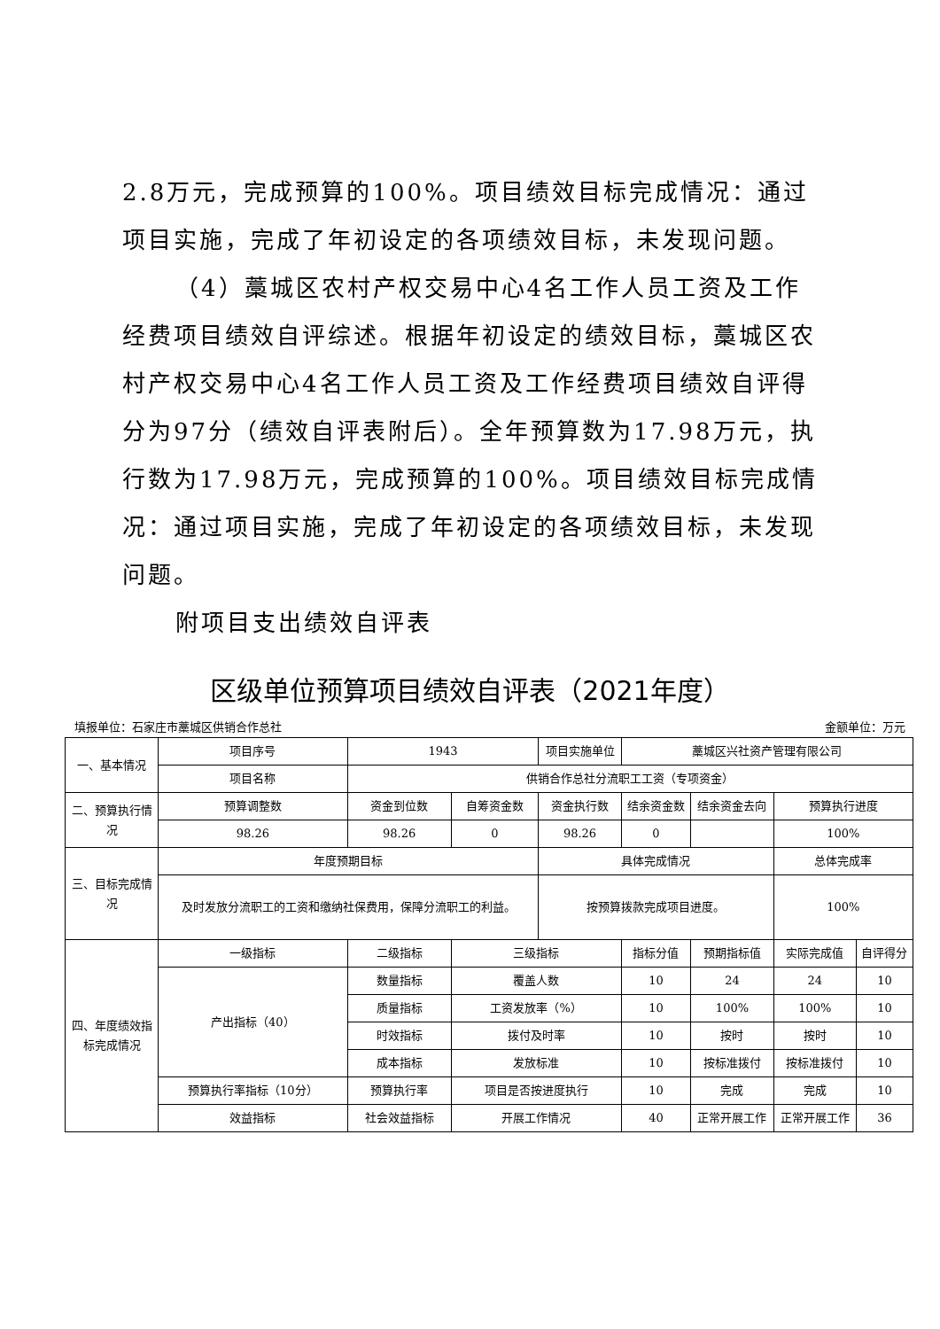2.8万元，完成预算的100%。项目绩效目标完成情况：通过项目实施，完成了年初设定的各项绩效目标，未发现问题。
（4）藁城区农村产权交易中心4名工作人员工资及工作经费项目绩效自评综述。根据年初设定的绩效目标，藁城区农村产权交易中心4名工作人员工资及工作经费项目绩效自评得分为97分（绩效自评表附后）。全年预算数为17.98万元，执行数为17.98万元，完成预算的100%。项目绩效目标完成情况：通过项目实施，完成了年初设定的各项绩效目标，未发现问题。
附项目支出绩效自评表
区级单位预算项目绩效自评表（2021年度）
填报单位：石家庄市藁城区供销合作总社 金额单位：万元
| 一、基本情况 | 项目序号 | 1943 | | 项目实施单位 | 藁城区兴社资产管理有限公司 | | | |
| | 项目名称 | 供销合作总社分流职工工资（专项资金） | | | | | | |
| 二、预算执行情况 | 预算调整数 | 资金到位数 | 自筹资金数 | 资金执行数 | 结余资金数 | 结余资金去向 | 预算执行进度 | |
| | 98.26 | 98.26 | 0 | 98.26 | 0 | | 100% | |
| 三、目标完成情况 | 年度预期目标 | | | 具体完成情况 | | | 总体完成率 | |
| | 及时发放分流职工的工资和缴纳社保费用，保障分流职工的利益。 | | | 按预算拨款完成项目进度。 | | | 100% | |
| 四、年度绩效指标完成情况 | 一级指标 | 二级指标 | 三级指标 | | 指标分值 | 预期指标值 | 实际完成值 | 自评得分 |
| | 产出指标（40） | 数量指标 | 覆盖人数 | | 10 | 24 | 24 | 10 |
| | | 质量指标 | 工资发放率（%） | | 10 | 100% | 100% | 10 |
| | | 时效指标 | 拨付及时率 | | 10 | 按时 | 按时 | 10 |
| | | 成本指标 | 发放标准 | | 10 | 按标准拨付 | 按标准拨付 | 10 |
| | 预算执行率指标（10分） | 预算执行率 | 项目是否按进度执行 | | 10 | 完成 | 完成 | 10 |
| | 效益指标 | 社会效益指标 | 开展工作情况 | | 40 | 正常开展工作 | 正常开展工作 | 36 |